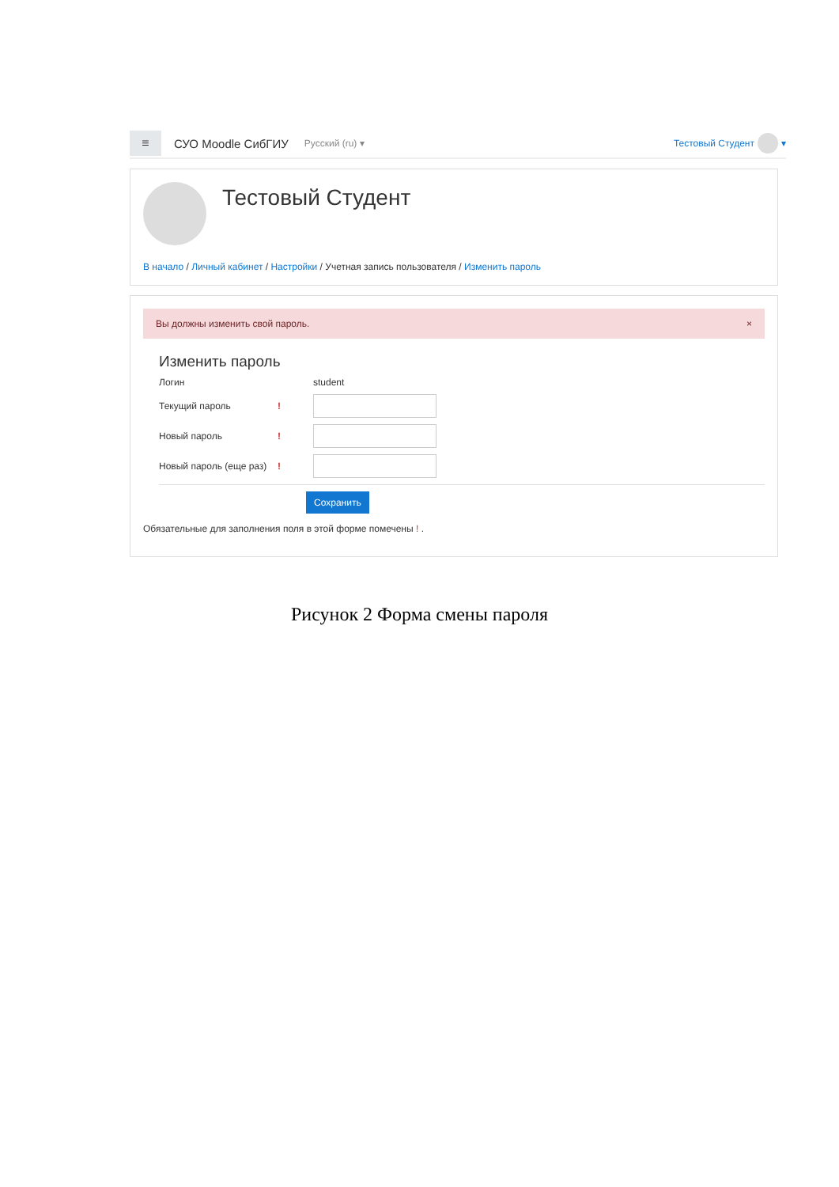≡
СУО Moodle СибГИУ Русский ‎(ru)‎ ▾ Тестовый Студент ▾
Тестовый Студент
В начало / Личный кабинет / Настройки / Учетная запись пользователя / Изменить пароль
Вы должны изменить свой пароль. ×
Изменить пароль
Логин student
Текущий пароль!
Новый пароль!
Новый пароль (еще раз)!
Сохранить
Обязательные для заполнения поля в этой форме помечены ! .
Рисунок 2 Форма смены пароля